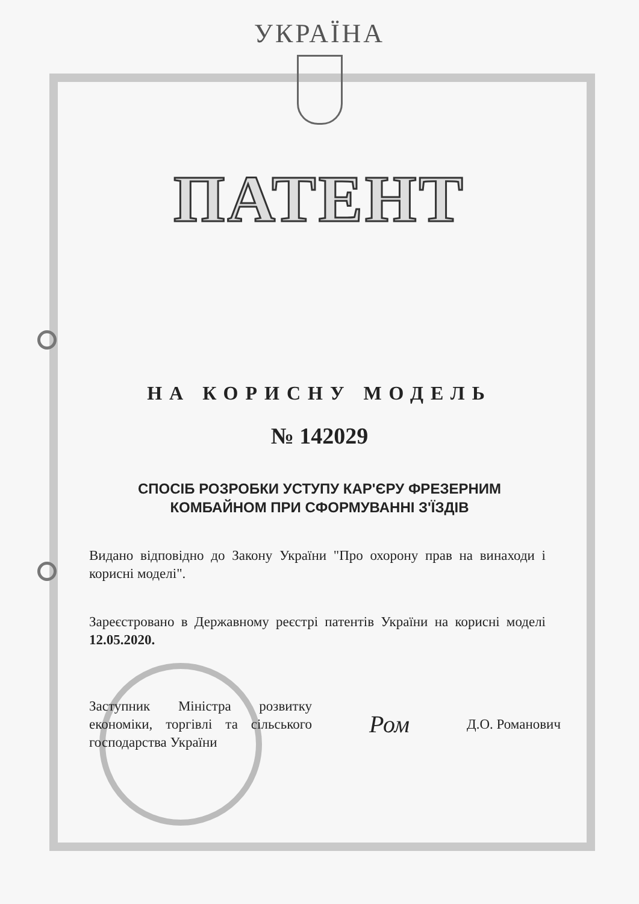УКРАЇНА
ПАТЕНТ
НА КОРИСНУ МОДЕЛЬ
№ 142029
СПОСІБ РОЗРОБКИ УСТУПУ КАР'ЄРУ ФРЕЗЕРНИМ
КОМБАЙНОМ ПРИ СФОРМУВАННІ З'ЇЗДІВ
Видано відповідно до Закону України "Про охорону прав на винаходи і корисні моделі".
Зареєстровано в Державному реєстрі патентів України на корисні моделі 12.05.2020.
Заступник Міністра розвитку економіки, торгівлі та сільського господарства України
Ром
Д.О. Романович